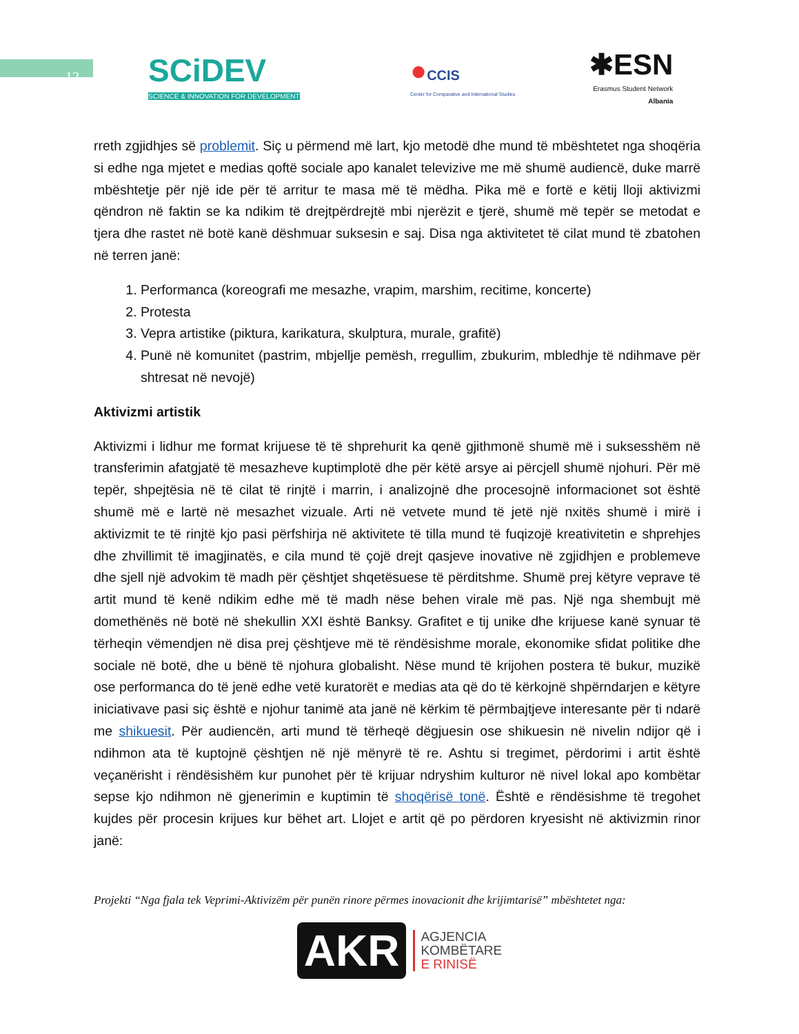12
SCiDEV
SCIENCE & INNOVATION FOR DEVELOPMENT
●CCIS
Center for Comparative and International Studies
✱ESN
Erasmus Student Network
Albania
rreth zgjidhjes së problemit. Siç u përmend më lart, kjo metodë dhe mund të mbështetet nga shoqëria si edhe nga mjetet e medias qoftë sociale apo kanalet televizive me më shumë audiencë, duke marrë mbështetje për një ide për të arritur te masa më të mëdha. Pika më e fortë e këtij lloji aktivizmi qëndron në faktin se ka ndikim të drejtpërdrejtë mbi njerëzit e tjerë, shumë më tepër se metodat e tjera dhe rastet në botë kanë dëshmuar suksesin e saj. Disa nga aktivitetet të cilat mund të zbatohen në terren janë:
1. Performanca (koreografi me mesazhe, vrapim, marshim, recitime, koncerte)
2. Protesta
3. Vepra artistike (piktura, karikatura, skulptura, murale, grafitë)
4. Punë në komunitet (pastrim, mbjellje pemësh, rregullim, zbukurim, mbledhje të ndihmave për shtresat në nevojë)
Aktivizmi artistik
Aktivizmi i lidhur me format krijuese të të shprehurit ka qenë gjithmonë shumë më i suksesshëm në transferimin afatgjatë të mesazheve kuptimplotë dhe për këtë arsye ai përcjell shumë njohuri. Për më tepër, shpejtësia në të cilat të rinjtë i marrin, i analizojnë dhe procesojnë informacionet sot është shumë më e lartë në mesazhet vizuale. Arti në vetvete mund të jetë një nxitës shumë i mirë i aktivizmit te të rinjtë kjo pasi përfshirja në aktivitete të tilla mund të fuqizojë kreativitetin e shprehjes dhe zhvillimit të imagjinatës, e cila mund të çojë drejt qasjeve inovative në zgjidhjen e problemeve dhe sjell një advokim të madh për çështjet shqetësuese të përditshme. Shumë prej këtyre veprave të artit mund të kenë ndikim edhe më të madh nëse behen virale më pas. Një nga shembujt më domethënës në botë në shekullin XXI është Banksy. Grafitet e tij unike dhe krijuese kanë synuar të tërheqin vëmendjen në disa prej çështjeve më të rëndësishme morale, ekonomike sfidat politike dhe sociale në botë, dhe u bënë të njohura globalisht. Nëse mund të krijohen postera të bukur, muzikë ose performanca do të jenë edhe vetë kuratorët e medias ata që do të kërkojnë shpërndarjen e këtyre iniciativave pasi siç është e njohur tanimë ata janë në kërkim të përmbajtjeve interesante për ti ndarë me shikuesit. Për audiencën, arti mund të tërheqë dëgjuesin ose shikuesin në nivelin ndijor që i ndihmon ata të kuptojnë çështjen në një mënyrë të re. Ashtu si tregimet, përdorimi i artit është veçanërisht i rëndësishëm kur punohet për të krijuar ndryshim kulturor në nivel lokal apo kombëtar sepse kjo ndihmon në gjenerimin e kuptimin të shoqërisë tonë. Është e rëndësishme të tregohet kujdes për procesin krijues kur bëhet art. Llojet e artit që po përdoren kryesisht në aktivizmin rinor janë:
Projekti “Nga fjala tek Veprimi-Aktivizëm për punën rinore përmes inovacionit dhe krijimtarisë” mbështetet nga:
AKR
AGJENCIA
KOMBËTARE
E RINISË